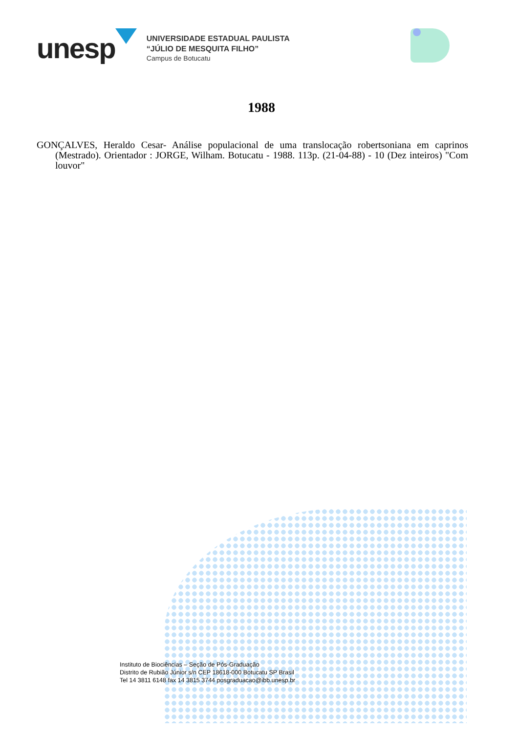unesp
UNIVERSIDADE ESTADUAL PAULISTA
“JÚLIO DE MESQUITA FILHO”
Campus de Botucatu
1988
GONÇALVES, Heraldo Cesar- Análise populacional de uma translocação robertsoniana em caprinos (Mestrado). Orientador : JORGE, Wilham. Botucatu - 1988. 113p. (21-04-88) - 10 (Dez inteiros) "Com louvor"
Instituto de Biociências – Seção de Pós-Graduação
Distrito de Rubião Júnior s/n CEP 18618-000 Botucatu SP Brasil
Tel 14 3811 6148 fax 14 3815 3744 posgraduacao@ibb.unesp.br